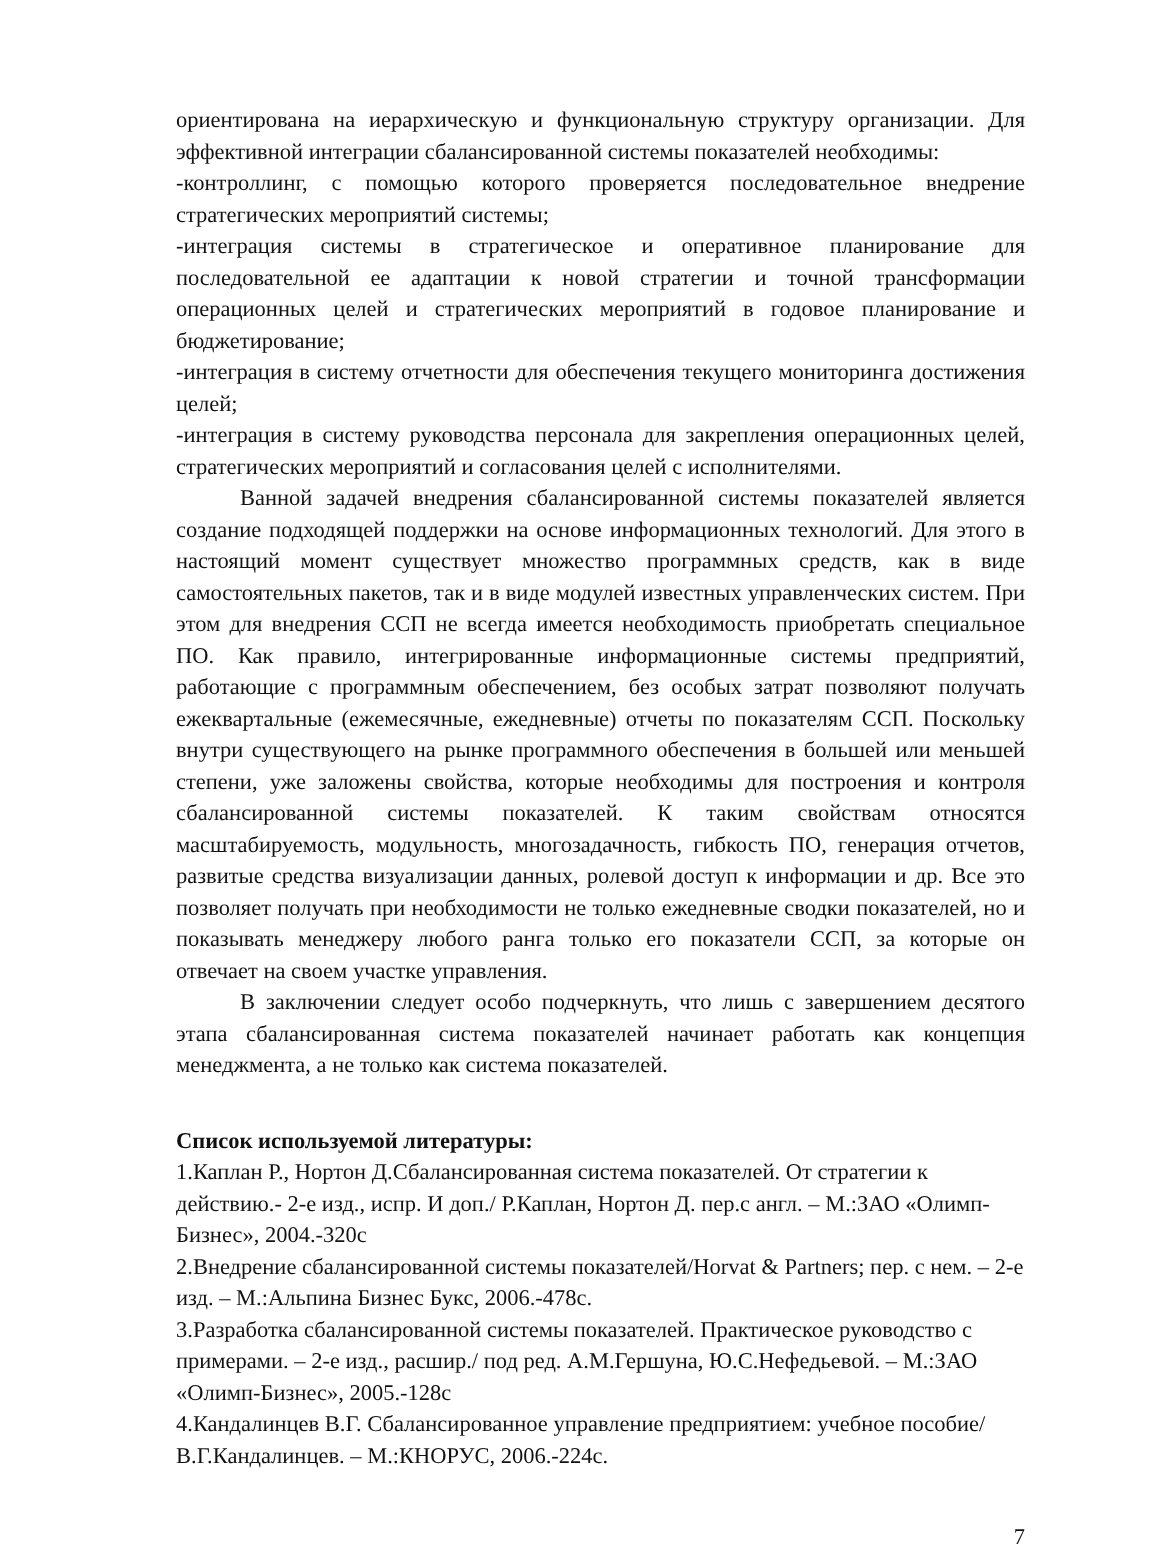ориентирована на иерархическую и функциональную структуру организации. Для эффективной интеграции сбалансированной системы показателей необходимы:
-контроллинг, с помощью которого проверяется последовательное внедрение стратегических мероприятий системы;
-интеграция системы в стратегическое и оперативное планирование для последовательной ее адаптации к новой стратегии и точной трансформации операционных целей и стратегических мероприятий в годовое планирование и бюджетирование;
-интеграция в систему отчетности для обеспечения текущего мониторинга достижения целей;
-интеграция в систему руководства персонала для закрепления операционных целей, стратегических мероприятий и согласования целей с исполнителями.
Ванной задачей внедрения сбалансированной системы показателей является создание подходящей поддержки на основе информационных технологий. Для этого в настоящий момент существует множество программных средств, как в виде самостоятельных пакетов, так и в виде модулей известных управленческих систем. При этом для внедрения ССП не всегда имеется необходимость приобретать специальное ПО. Как правило, интегрированные информационные системы предприятий, работающие с программным обеспечением, без особых затрат позволяют получать ежеквартальные (ежемесячные, ежедневные) отчеты по показателям ССП. Поскольку внутри существующего на рынке программного обеспечения в большей или меньшей степени, уже заложены свойства, которые необходимы для построения и контроля сбалансированной системы показателей. К таким свойствам относятся масштабируемость, модульность, многозадачность, гибкость ПО, генерация отчетов, развитые средства визуализации данных, ролевой доступ к информации и др. Все это позволяет получать при необходимости не только ежедневные сводки показателей, но и показывать менеджеру любого ранга только его показатели ССП, за которые он отвечает на своем участке управления.
В заключении следует особо подчеркнуть, что лишь с завершением десятого этапа сбалансированная система показателей начинает работать как концепция менеджмента, а не только как система показателей.
Список используемой литературы:
1.Каплан Р., Нортон Д.Сбалансированная система показателей. От стратегии к действию.- 2-е изд., испр. И доп./ Р.Каплан, Нортон Д. пер.с англ. – М.:ЗАО «Олимп-Бизнес», 2004.-320с
2.Внедрение сбалансированной системы показателей/Horvat & Partners; пер. с нем. – 2-е изд. – М.:Альпина Бизнес Букс, 2006.-478с.
3.Разработка сбалансированной системы показателей. Практическое руководство с примерами. – 2-е изд., расшир./ под ред. А.М.Гершуна, Ю.С.Нефедьевой. – М.:ЗАО «Олимп-Бизнес», 2005.-128с
4.Кандалинцев В.Г. Сбалансированное управление предприятием: учебное пособие/ В.Г.Кандалинцев. – М.:КНОРУС, 2006.-224с.
7